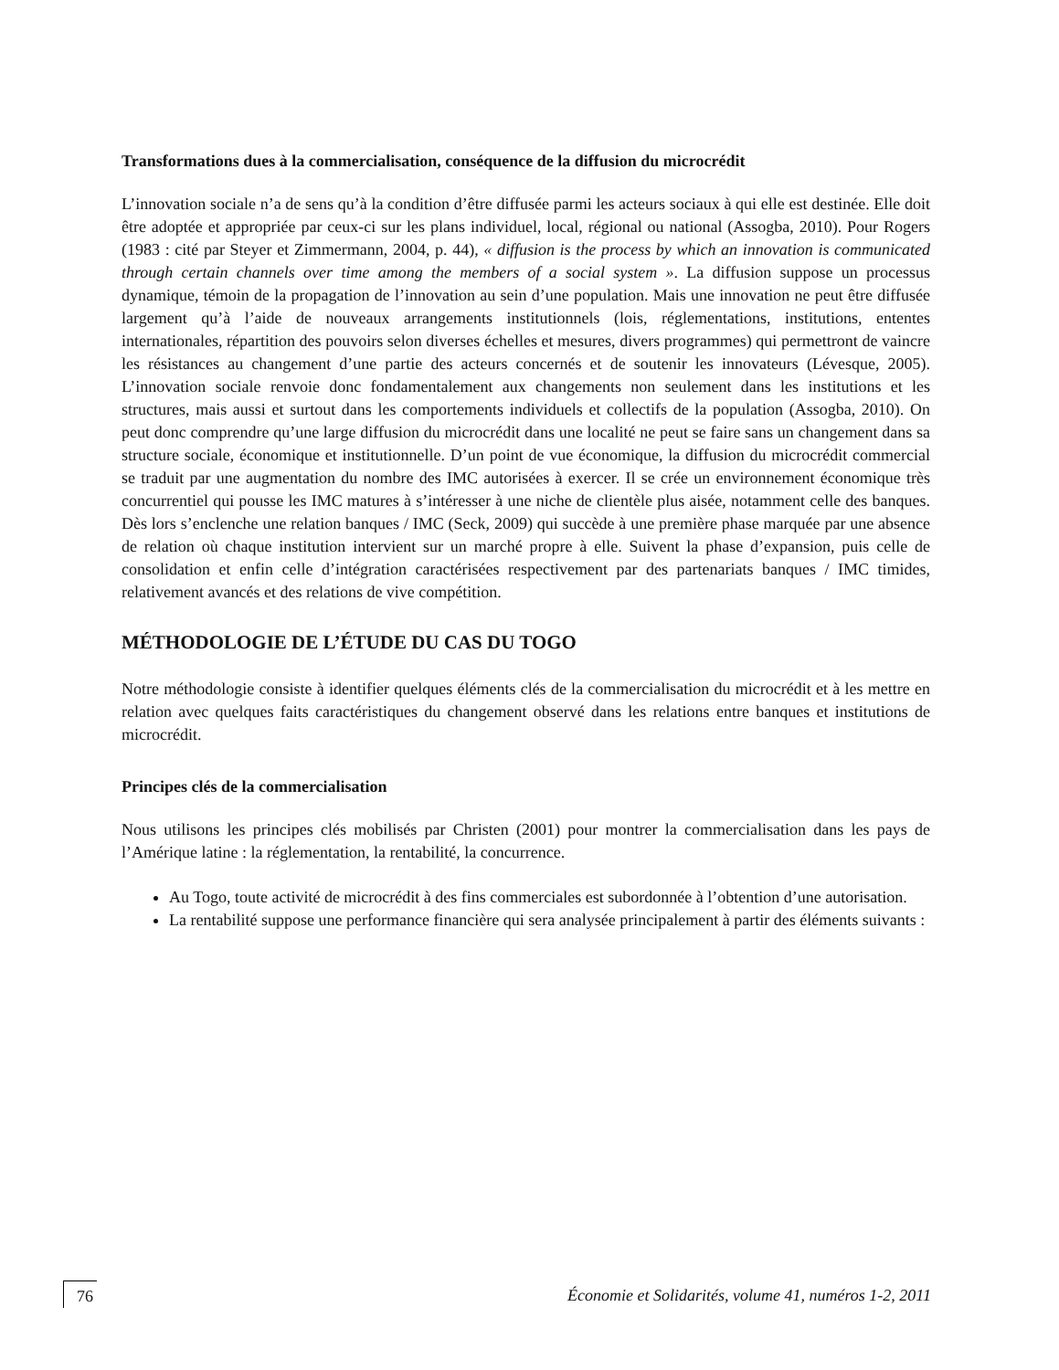Transformations dues à la commercialisation, conséquence de la diffusion du microcrédit
L’innovation sociale n’a de sens qu’à la condition d’être diffusée parmi les acteurs sociaux à qui elle est destinée. Elle doit être adoptée et appropriée par ceux-ci sur les plans individuel, local, régional ou national (Assogba, 2010). Pour Rogers (1983 : cité par Steyer et Zimmermann, 2004, p. 44), « diffusion is the process by which an innovation is communicated through certain channels over time among the members of a social system ». La diffusion suppose un processus dynamique, témoin de la propagation de l’innovation au sein d’une population. Mais une innovation ne peut être diffusée largement qu’à l’aide de nouveaux arrangements institutionnels (lois, réglementations, institutions, ententes internationales, répartition des pouvoirs selon diverses échelles et mesures, divers programmes) qui permettront de vaincre les résistances au changement d’une partie des acteurs concernés et de soutenir les innovateurs (Lévesque, 2005). L’innovation sociale renvoie donc fondamentalement aux changements non seulement dans les institutions et les structures, mais aussi et surtout dans les comportements individuels et collectifs de la population (Assogba, 2010). On peut donc comprendre qu’une large diffusion du microcrédit dans une localité ne peut se faire sans un changement dans sa structure sociale, économique et institutionnelle. D’un point de vue économique, la diffusion du microcrédit commercial se traduit par une augmentation du nombre des IMC autorisées à exercer. Il se crée un environnement économique très concurrentiel qui pousse les IMC matures à s’intéresser à une niche de clientèle plus aisée, notamment celle des banques. Dès lors s’enclenche une relation banques / IMC (Seck, 2009) qui succède à une première phase marquée par une absence de relation où chaque institution intervient sur un marché propre à elle. Suivent la phase d’expansion, puis celle de consolidation et enfin celle d’intégration caractérisées respectivement par des partenariats banques / IMC timides, relativement avancés et des relations de vive compétition.
MÉTHODOLOGIE DE L’ÉTUDE DU CAS DU TOGO
Notre méthodologie consiste à identifier quelques éléments clés de la commercialisation du microcrédit et à les mettre en relation avec quelques faits caractéristiques du changement observé dans les relations entre banques et institutions de microcrédit.
Principes clés de la commercialisation
Nous utilisons les principes clés mobilisés par Christen (2001) pour montrer la commercialisation dans les pays de l’Amérique latine : la réglementation, la rentabilité, la concurrence.
Au Togo, toute activité de microcrédit à des fins commerciales est subordonnée à l’obtention d’une autorisation.
La rentabilité suppose une performance financière qui sera analysée principalement à partir des éléments suivants :
76 Économie et Solidarités, volume 41, numéros 1-2, 2011